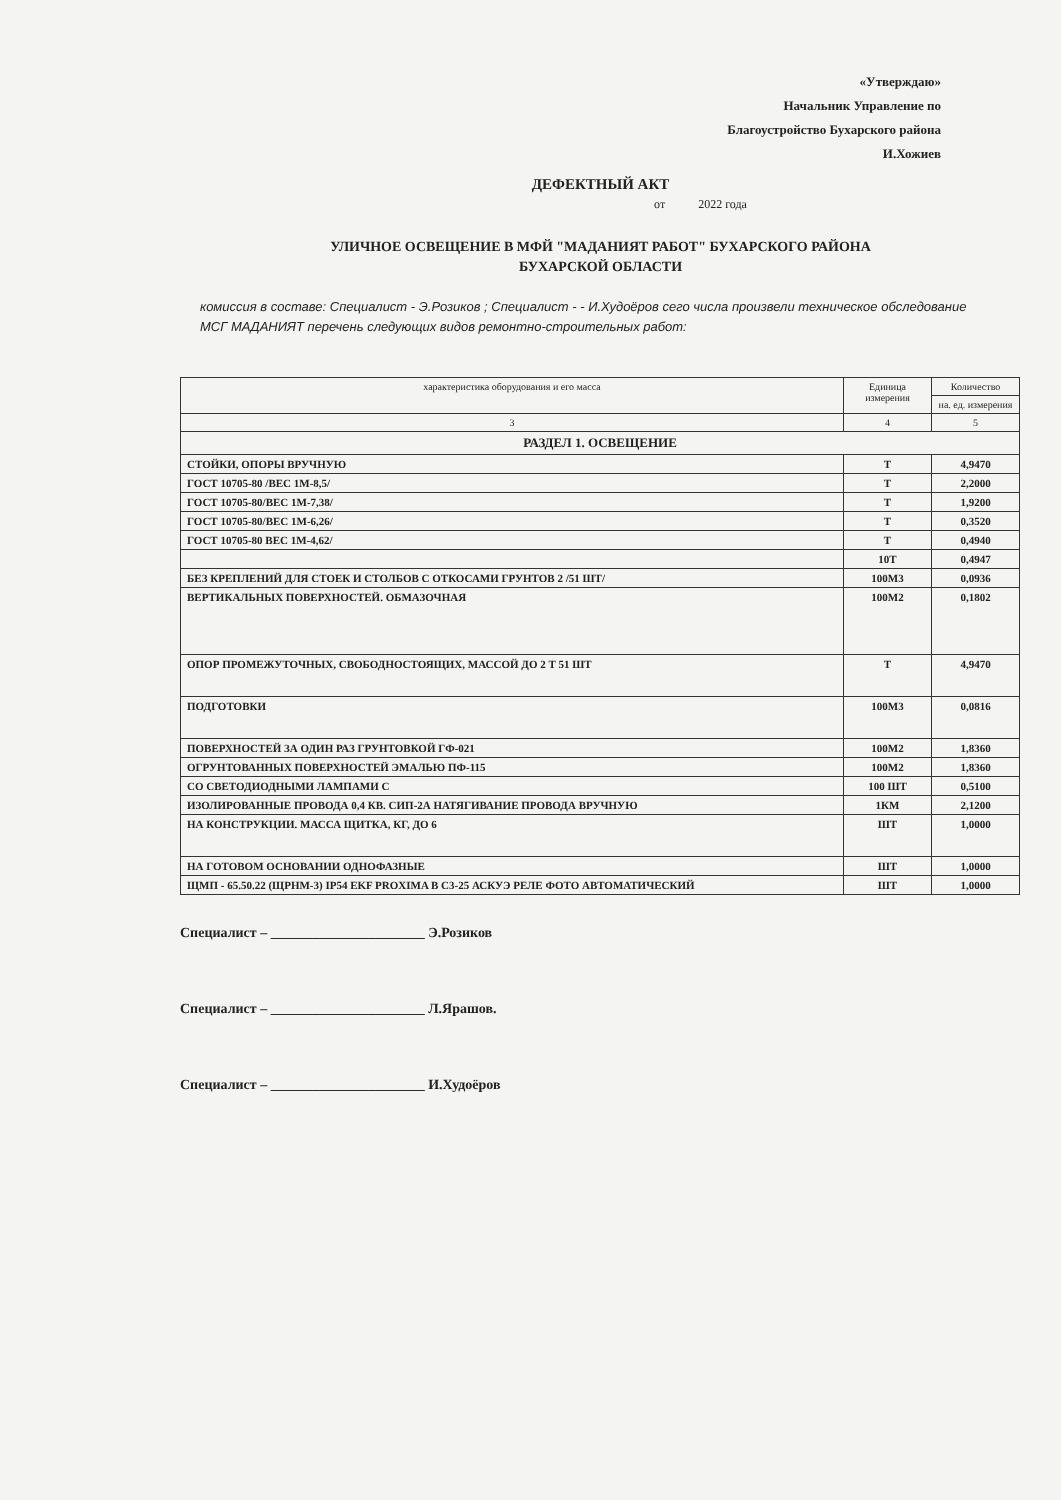«Утверждаю»
Начальник Управление по
Благоустройство Бухарского района
И.Хожиев
ДЕФЕКТНЫЙ АКТ
от 2022 года
УЛИЧНОЕ ОСВЕЩЕНИЕ В МФЙ "МАДАНИЯТ РАБОТ" БУХАРСКОГО РАЙОНА
БУХАРСКОЙ ОБЛАСТИ
комиссия в составе: Специалист - Э.Розиков ; Специалист - - И.Худоёров сего числа произвели техническое обследование МСГ МАДАНИЯТ перечень следующих видов ремонтно-строительных работ:
| характеристика оборудования и его масса | Единица измерения | Количество |
| --- | --- | --- |
| | | на. ед. измерения |
| 3 | 4 | 5 |
| РАЗДЕЛ 1. ОСВЕЩЕНИЕ | | |
| СТОЙКИ, ОПОРЫ ВРУЧНУЮ | Т | 4,9470 |
| ГОСТ 10705-80 /ВЕС 1М-8,5/ | Т | 2,2000 |
| ГОСТ 10705-80/ВЕС 1М-7,38/ | Т | 1,9200 |
| ГОСТ 10705-80/ВЕС 1М-6,26/ | Т | 0,3520 |
| ГОСТ 10705-80 ВЕС 1М-4,62/ | Т | 0,4940 |
| | 10Т | 0,4947 |
| БЕЗ КРЕПЛЕНИЙ ДЛЯ СТОЕК И СТОЛБОВ С ОТКОСАМИ ГРУНТОВ 2 /51 ШТ/ | 100М3 | 0,0936 |
| ВЕРТИКАЛЬНЫХ ПОВЕРХНОСТЕЙ. ОБМАЗОЧНАЯ | 100М2 | 0,1802 |
| ОПОР ПРОМЕЖУТОЧНЫХ, СВОБОДНОСТОЯЩИХ, МАССОЙ ДО 2 Т 51 ШТ | Т | 4,9470 |
| ПОДГОТОВКИ | 100М3 | 0,0816 |
| ПОВЕРХНОСТЕЙ ЗА ОДИН РАЗ ГРУНТОВКОЙ ГФ-021 | 100М2 | 1,8360 |
| ОГРУНТОВАННЫХ ПОВЕРХНОСТЕЙ ЭМАЛЬЮ ПФ-115 | 100М2 | 1,8360 |
| СО СВЕТОДИОДНЫМИ ЛАМПАМИ С | 100 ШТ | 0,5100 |
| ИЗОЛИРОВАННЫЕ ПРОВОДА 0,4 КВ. СИП-2А НАТЯГИВАНИЕ ПРОВОДА ВРУЧНУЮ | 1КМ | 2,1200 |
| НА КОНСТРУКЦИИ. МАССА ЩИТКА, КГ, ДО 6 | ШТ | 1,0000 |
| НА ГОТОВОМ ОСНОВАНИИ ОДНОФАЗНЫЕ | ШТ | 1,0000 |
| ЩМП - 65.50.22 (ЩРНМ-3) IP54 EKF PROXIMA В С3-25 АСКУЭ РЕЛЕ ФОТО АВТОМАТИЧЕСКИЙ | ШТ | 1,0000 |
Специалист – ______________________ Э.Розиков
Специалист – ______________________ Л.Ярашов.
Специалист – ______________________ И.Худоёров